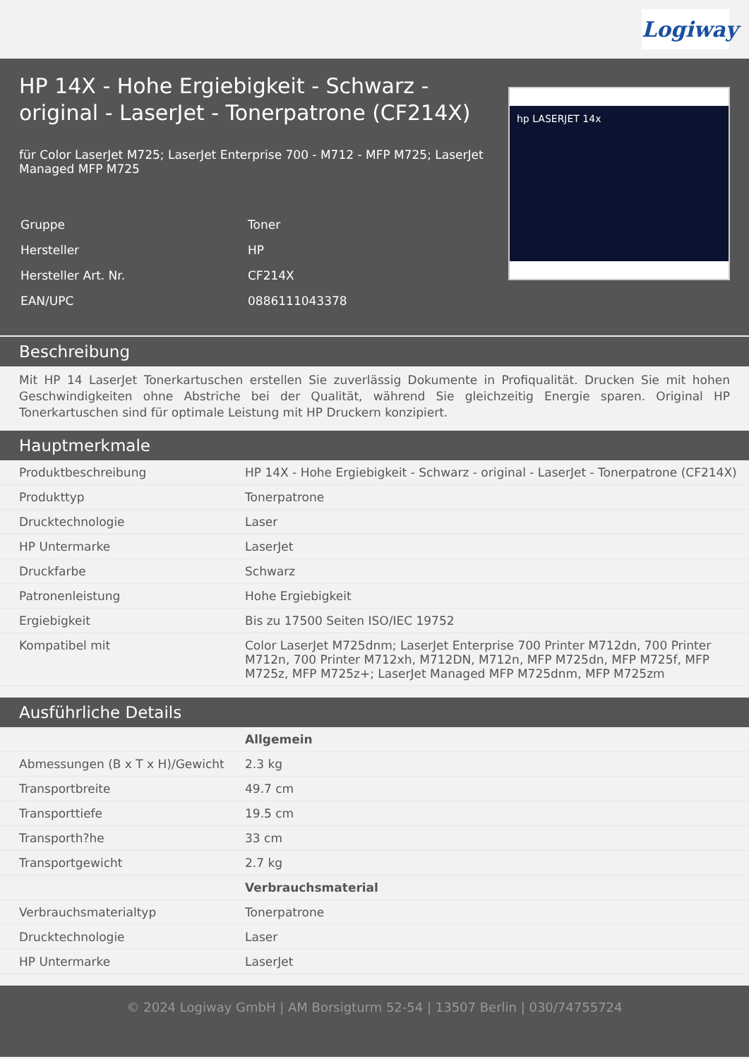Logiway
HP 14X - Hohe Ergiebigkeit - Schwarz - original - LaserJet - Tonerpatrone (CF214X)
für Color LaserJet M725; LaserJet Enterprise 700 - M712 - MFP M725; LaserJet Managed MFP M725
| Gruppe | Toner |
| Hersteller | HP |
| Hersteller Art. Nr. | CF214X |
| EAN/UPC | 0886111043378 |
hp LASERJET 14x
Beschreibung
Mit HP 14 LaserJet Tonerkartuschen erstellen Sie zuverlässig Dokumente in Profiqualität. Drucken Sie mit hohen Geschwindigkeiten ohne Abstriche bei der Qualität, während Sie gleichzeitig Energie sparen. Original HP Tonerkartuschen sind für optimale Leistung mit HP Druckern konzipiert.
Hauptmerkmale
| Produktbeschreibung | HP 14X - Hohe Ergiebigkeit - Schwarz - original - LaserJet - Tonerpatrone (CF214X) |
| Produkttyp | Tonerpatrone |
| Drucktechnologie | Laser |
| HP Untermarke | LaserJet |
| Druckfarbe | Schwarz |
| Patronenleistung | Hohe Ergiebigkeit |
| Ergiebigkeit | Bis zu 17500 Seiten ISO/IEC 19752 |
| Kompatibel mit | Color LaserJet M725dnm; LaserJet Enterprise 700 Printer M712dn, 700 Printer M712n, 700 Printer M712xh, M712DN, M712n, MFP M725dn, MFP M725f, MFP M725z, MFP M725z+; LaserJet Managed MFP M725dnm, MFP M725zm |
Ausführliche Details
| | Allgemein |
| Abmessungen (B x T x H)/Gewicht | 2.3 kg |
| Transportbreite | 49.7 cm |
| Transporttiefe | 19.5 cm |
| Transporth?he | 33 cm |
| Transportgewicht | 2.7 kg |
| | Verbrauchsmaterial |
| Verbrauchsmaterialtyp | Tonerpatrone |
| Drucktechnologie | Laser |
| HP Untermarke | LaserJet |
© 2024 Logiway GmbH | AM Borsigturm 52-54 | 13507 Berlin | 030/74755724